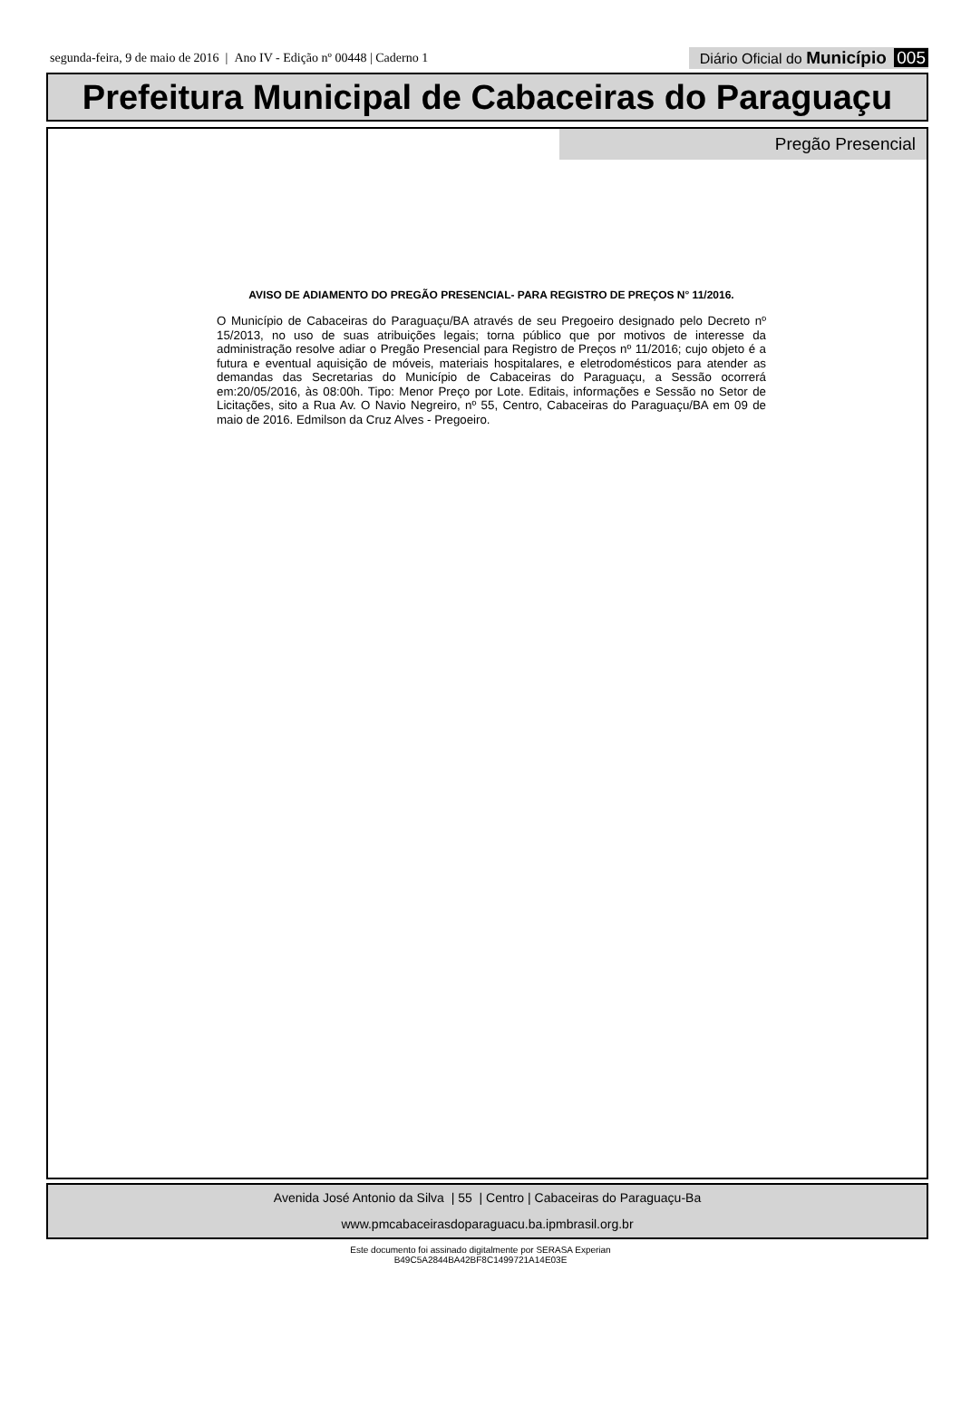segunda-feira, 9 de maio de 2016 | Ano IV - Edição nº 00448 | Caderno 1
Diário Oficial do Município 005
Prefeitura Municipal de Cabaceiras do Paraguaçu
Pregão Presencial
AVISO DE ADIAMENTO DO PREGÃO PRESENCIAL- PARA REGISTRO DE PREÇOS N° 11/2016.
O Município de Cabaceiras do Paraguaçu/BA através de seu Pregoeiro designado pelo Decreto nº 15/2013, no uso de suas atribuições legais; torna público que por motivos de interesse da administração resolve adiar o Pregão Presencial para Registro de Preços nº 11/2016; cujo objeto é a futura e eventual aquisição de móveis, materiais hospitalares, e eletrodomésticos para atender as demandas das Secretarias do Município de Cabaceiras do Paraguaçu, a Sessão ocorrerá em:20/05/2016, às 08:00h. Tipo: Menor Preço por Lote. Editais, informações e Sessão no Setor de Licitações, sito a Rua Av. O Navio Negreiro, nº 55, Centro, Cabaceiras do Paraguaçu/BA em 09 de maio de 2016. Edmilson da Cruz Alves - Pregoeiro.
Avenida José Antonio da Silva | 55 | Centro | Cabaceiras do Paraguaçu-Ba
www.pmcabaceirasdoparaguacu.ba.ipmbrasil.org.br
Este documento foi assinado digitalmente por SERASA Experian
B49C5A2844BA42BF8C1499721A14E03E